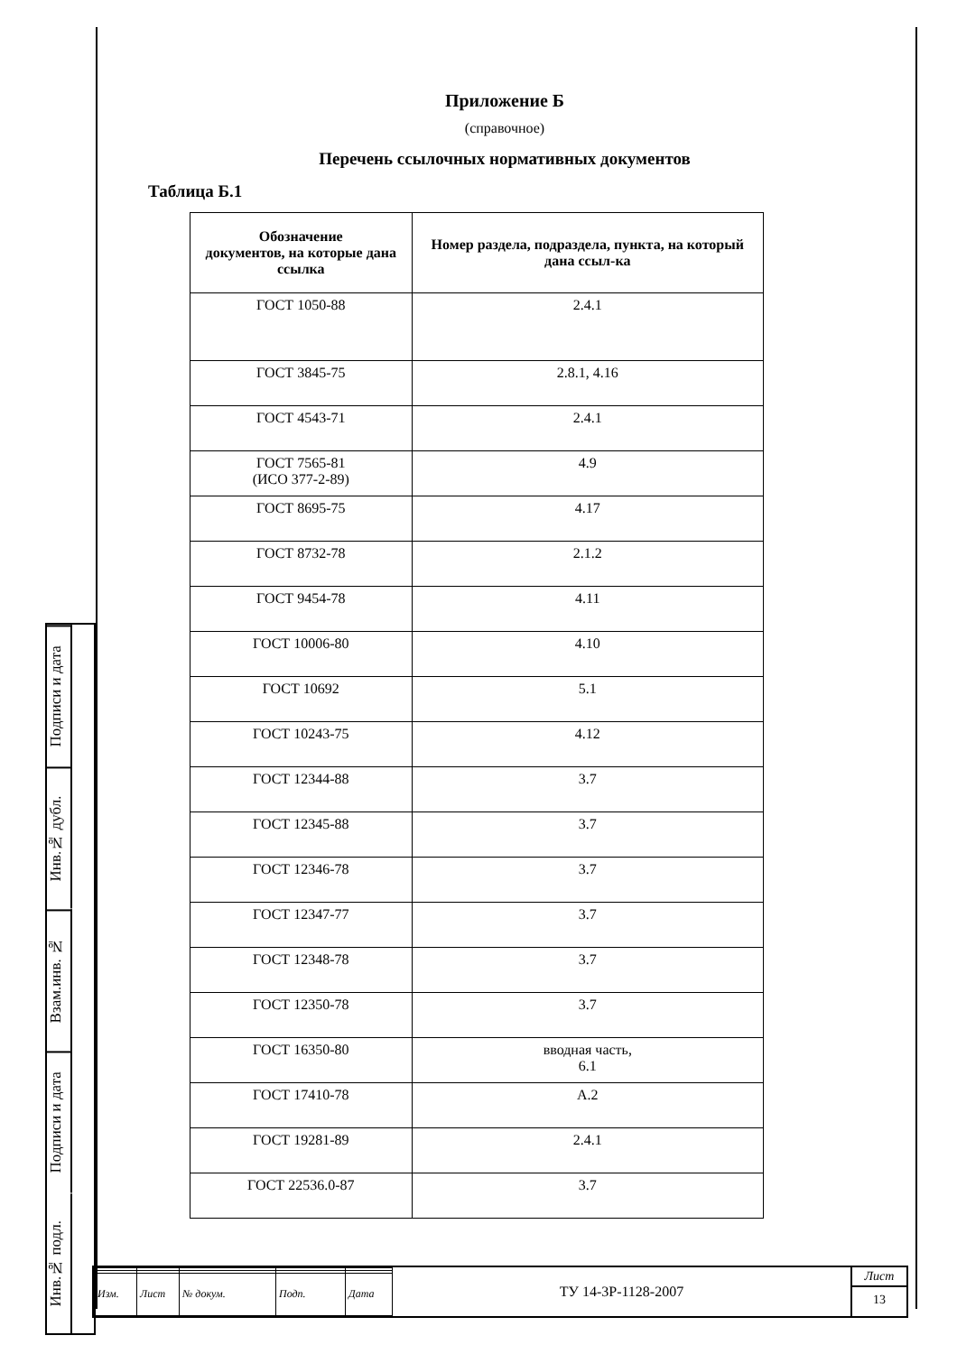Приложение Б
(справочное)
Перечень ссылочных нормативных документов
Таблица Б.1
| Обозначение документов, на которые дана ссылка | Номер раздела, подраздела, пункта, на который дана ссыл-ка |
| --- | --- |
| ГОСТ 1050-88 | 2.4.1 |
| ГОСТ 3845-75 | 2.8.1, 4.16 |
| ГОСТ 4543-71 | 2.4.1 |
| ГОСТ 7565-81 (ИСО 377-2-89) | 4.9 |
| ГОСТ 8695-75 | 4.17 |
| ГОСТ 8732-78 | 2.1.2 |
| ГОСТ 9454-78 | 4.11 |
| ГОСТ 10006-80 | 4.10 |
| ГОСТ 10692 | 5.1 |
| ГОСТ 10243-75 | 4.12 |
| ГОСТ 12344-88 | 3.7 |
| ГОСТ 12345-88 | 3.7 |
| ГОСТ 12346-78 | 3.7 |
| ГОСТ 12347-77 | 3.7 |
| ГОСТ 12348-78 | 3.7 |
| ГОСТ 12350-78 | 3.7 |
| ГОСТ 16350-80 | вводная часть, 6.1 |
| ГОСТ 17410-78 | А.2 |
| ГОСТ 19281-89 | 2.4.1 |
| ГОСТ 22536.0-87 | 3.7 |
Подписи и дата
Инв.№ дубл.
Взам.инв. №
Подписи и дата
Инв.№ подл.
| Изм. | Лист | № докум. | Подп. | Дата |
ТУ 14-3Р-1128-2007
Лист
13